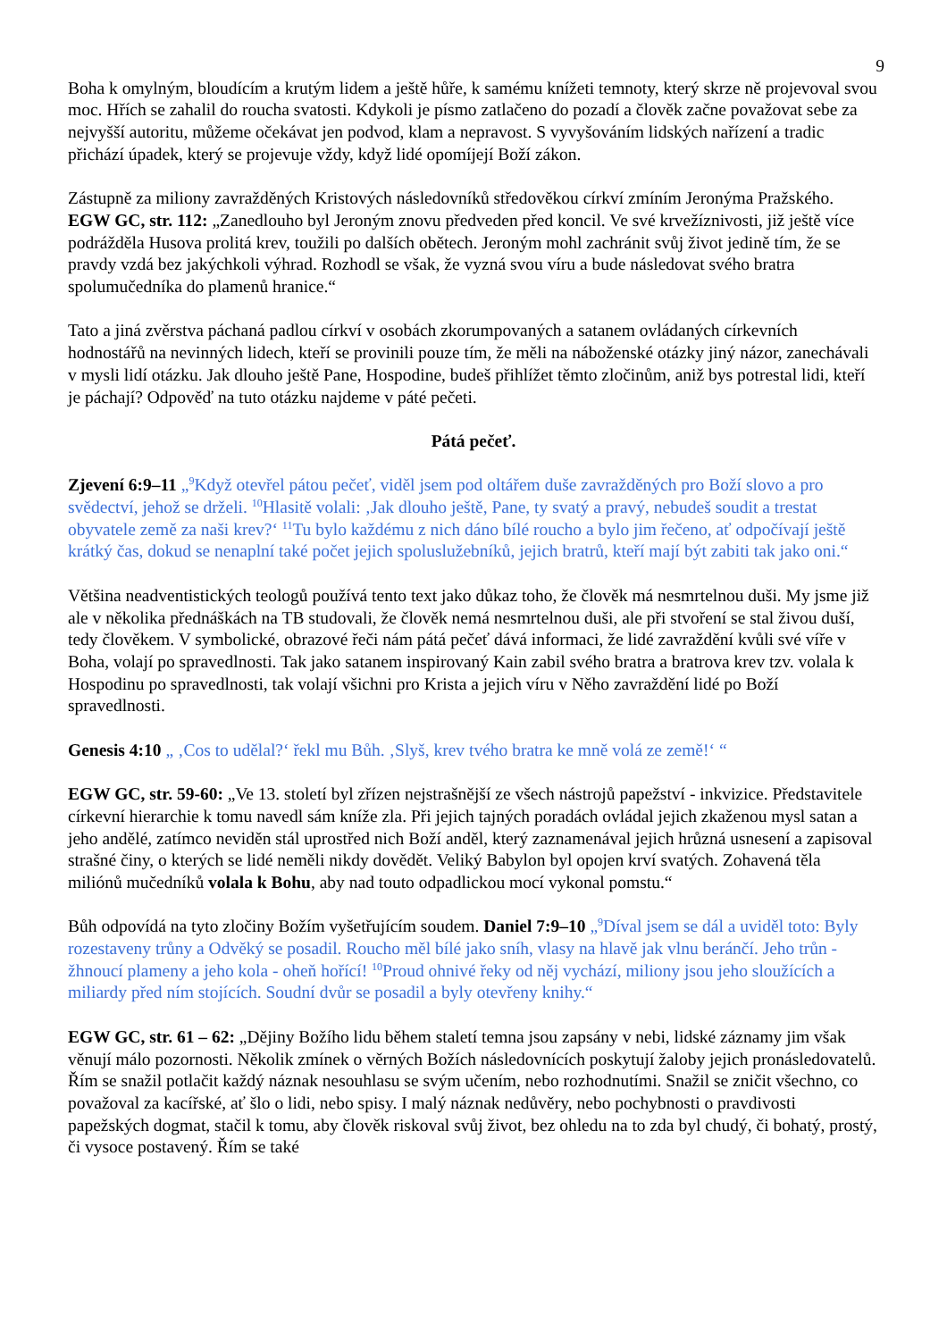9
Boha k omylným, bloudícím a krutým lidem a ještě hůře, k samému knížeti temnoty, který skrze ně projevoval svou moc. Hřích se zahalil do roucha svatosti. Kdykoli je písmo zatlačeno do pozadí a člověk začne považovat sebe za nejvyšší autoritu, můžeme očekávat jen podvod, klam a nepravost. S vyvyšováním lidských nařízení a tradic přichází úpadek, který se projevuje vždy, když lidé opomíjejí Boží zákon.
Zástupně za miliony zavražděných Kristových následovníků středověkou církví zmíním Jeronýma Pražského.
EGW GC, str. 112: „Zanedlouho byl Jeroným znovu předveden před koncil. Ve své krvežíznivosti, již ještě více podrážděla Husova prolitá krev, toužili po dalších obětech. Jeroným mohl zachránit svůj život jedině tím, že se pravdy vzdá bez jakýchkoli výhrad. Rozhodl se však, že vyzná svou víru a bude následovat svého bratra spolumučedníka do plamenů hranice.“
Tato a jiná zvěrstva páchaná padlou církví v osobách zkorumpovaných a satanem ovládaných církevních hodnostářů na nevinných lidech, kteří se provinili pouze tím, že měli na náboženské otázky jiný názor, zanechávali v mysli lidí otázku. Jak dlouho ještě Pane, Hospodine, budeš přihlížet těmto zločinům, aniž bys potrestal lidi, kteří je páchají? Odpověď na tuto otázku najdeme v páté pečeti.
Pátá pečeť.
Zjevení 6:9–11 „<sup>9</sup>Když otevřel pátou pečeť, viděl jsem pod oltářem duše zavražděných pro Boží slovo a pro svědectví, jehož se drželi. <sup>10</sup>Hlasitě volali: ‚Jak dlouho ještě, Pane, ty svatý a pravý, nebudeš soudit a trestat obyvatele země za naši krev?‘ <sup>11</sup>Tu bylo každému z nich dáno bílé roucho a bylo jim řečeno, ať odpočívají ještě krátký čas, dokud se nenaplní také počet jejich spoluslužebníků, jejich bratrů, kteří mají být zabiti tak jako oni.“
Většina neadventistických teologů používá tento text jako důkaz toho, že člověk má nesmrtelnou duši. My jsme již ale v několika přednáškách na TB studovali, že člověk nemá nesmrtelnou duši, ale při stvoření se stal živou duší, tedy člověkem. V symbolické, obrazové řeči nám pátá pečeť dává informaci, že lidé zavraždění kvůli své víře v Boha, volají po spravedlnosti. Tak jako satanem inspirovaný Kain zabil svého bratra a bratrova krev tzv. volala k Hospodinu po spravedlnosti, tak volají všichni pro Krista a jejich víru v Něho zavraždění lidé po Boží spravedlnosti.
Genesis 4:10 „ ‚Cos to udělal?‘ řekl mu Bůh. ‚Slyš, krev tvého bratra ke mně volá ze země!‘ “
EGW GC, str. 59-60: „Ve 13. století byl zřízen nejstrašnější ze všech nástrojů papežství - inkvizice. Představitele církevní hierarchie k tomu navedl sám kníže zla. Při jejich tajných poradách ovládal jejich zkaženou mysl satan a jeho andělé, zatímco neviděn stál uprostřed nich Boží anděl, který zaznamenával jejich hrůzná usnesení a zapisoval strašné činy, o kterých se lidé neměli nikdy dovědět. Veliký Babylon byl opojen krví svatých. Zohavená těla miliónů mučedníků volala k Bohu, aby nad touto odpadlickou mocí vykonal pomstu.“
Bůh odpovídá na tyto zločiny Božím vyšetřujícím soudem. Daniel 7:9–10 „<sup>9</sup>Díval jsem se dál a uviděl toto: Byly rozestaveny trůny a Odvěký se posadil. Roucho měl bílé jako sníh, vlasy na hlavě jak vlnu beránčí. Jeho trůn - žhnoucí plameny a jeho kola - oheň hořící! <sup>10</sup>Proud ohnivé řeky od něj vychází, miliony jsou jeho sloužících a miliardy před ním stojících. Soudní dvůr se posadil a byly otevřeny knihy.“
EGW GC, str. 61 – 62: „Dějiny Božího lidu během staletí temna jsou zapsány v nebi, lidské záznamy jim však věnují málo pozornosti. Několik zmínek o věrných Božích následovnících poskytují žaloby jejich pronásledovatelů. Řím se snažil potlačit každý náznak nesouhlasu se svým učením, nebo rozhodnutími. Snažil se zničit všechno, co považoval za kacířské, ať šlo o lidi, nebo spisy. I malý náznak nedůvěry, nebo pochybnosti o pravdivosti papežských dogmat, stačil k tomu, aby člověk riskoval svůj život, bez ohledu na to zda byl chudý, či bohatý, prostý, či vysoce postavený. Řím se také